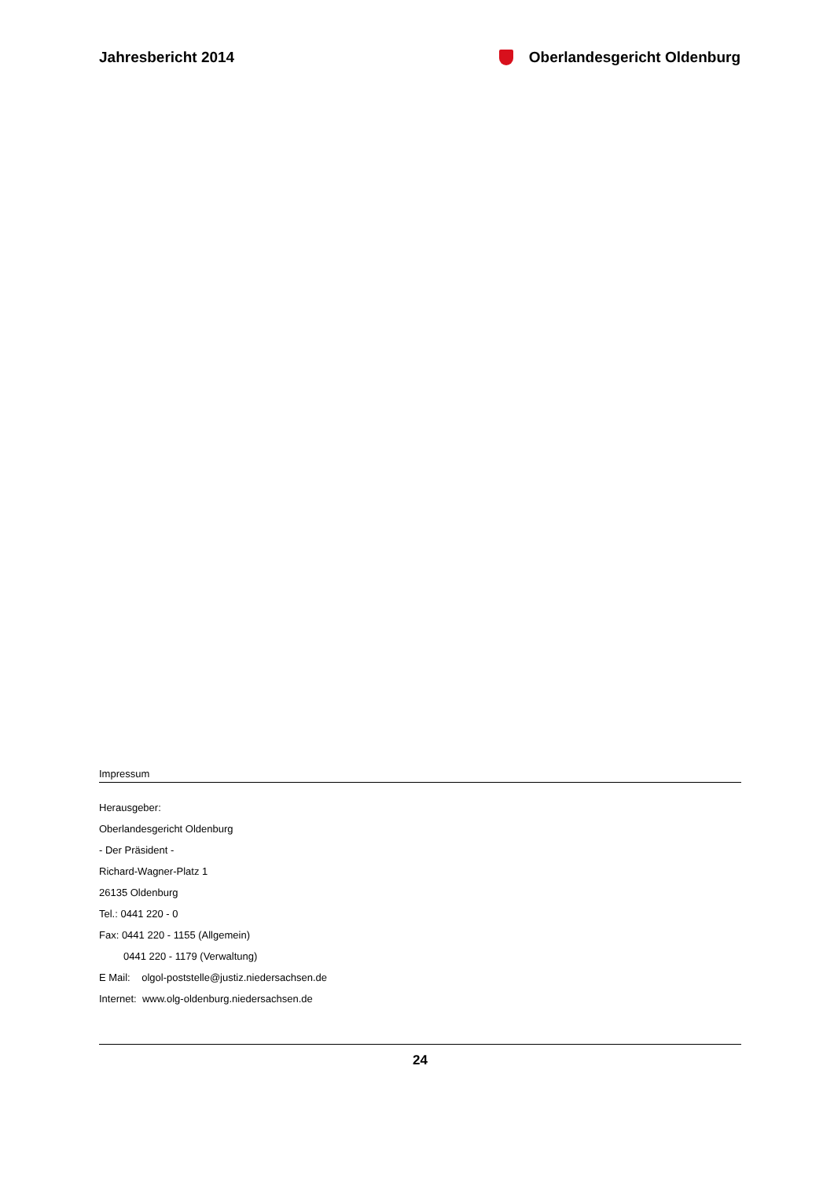Jahresbericht 2014 Oberlandesgericht Oldenburg
Impressum
Herausgeber:
Oberlandesgericht Oldenburg
- Der Präsident -
Richard-Wagner-Platz 1
26135 Oldenburg
Tel.: 0441 220 - 0
Fax: 0441 220 - 1155 (Allgemein)
0441 220 - 1179 (Verwaltung)
E Mail: olgol-poststelle@justiz.niedersachsen.de
Internet: www.olg-oldenburg.niedersachsen.de
24